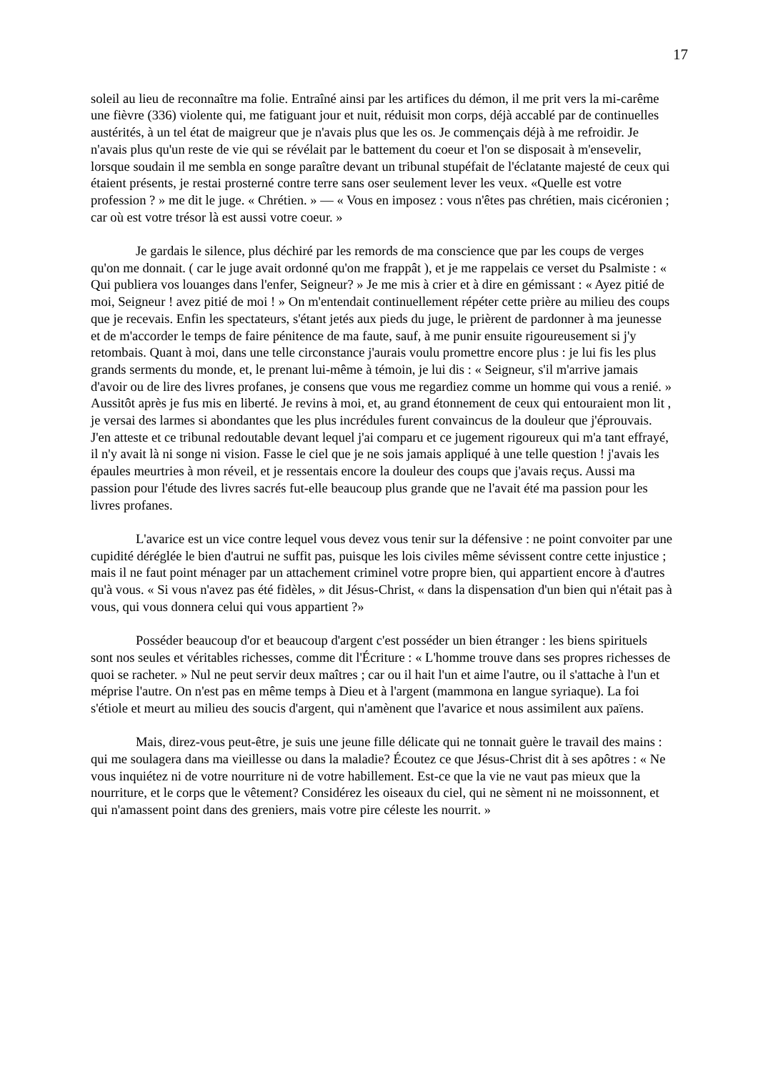17
soleil au lieu de reconnaître ma folie. Entraîné ainsi par les artifices du démon, il me prit vers la mi-carême une fièvre (336) violente qui, me fatiguant jour et nuit, réduisit mon corps, déjà accablé par de continuelles austérités, à un tel état de maigreur que je n'avais plus que les os. Je commençais déjà à me refroidir. Je n'avais plus qu'un reste de vie qui se révélait par le battement du coeur et l'on se disposait à m'ensevelir, lorsque soudain il me sembla en songe paraître devant un tribunal stupéfait de l'éclatante majesté de ceux qui étaient présents, je restai prosterné contre terre sans oser seulement lever les veux. «Quelle est votre profession ? » me dit le juge. « Chrétien. » — « Vous en imposez : vous n'êtes pas chrétien, mais cicéronien ; car où est votre trésor là est aussi votre coeur. »
Je gardais le silence, plus déchiré par les remords de ma conscience que par les coups de verges qu'on me donnait. ( car le juge avait ordonné qu'on me frappât ), et je me rappelais ce verset du Psalmiste : « Qui publiera vos louanges dans l'enfer, Seigneur? » Je me mis à crier et à dire en gémissant : « Ayez pitié de moi, Seigneur ! avez pitié de moi ! » On m'entendait continuellement répéter cette prière au milieu des coups que je recevais. Enfin les spectateurs, s'étant jetés aux pieds du juge, le prièrent de pardonner à ma jeunesse et de m'accorder le temps de faire pénitence de ma faute, sauf, à me punir ensuite rigoureusement si j'y retombais. Quant à moi, dans une telle circonstance j'aurais voulu promettre encore plus : je lui fis les plus grands serments du monde, et, le prenant lui-même à témoin, je lui dis : « Seigneur, s'il m'arrive jamais d'avoir ou de lire des livres profanes, je consens que vous me regardiez comme un homme qui vous a renié. » Aussitôt après je fus mis en liberté. Je revins à moi, et, au grand étonnement de ceux qui entouraient mon lit , je versai des larmes si abondantes que les plus incrédules furent convaincus de la douleur que j'éprouvais. J'en atteste et ce tribunal redoutable devant lequel j'ai comparu et ce jugement rigoureux qui m'a tant effrayé, il n'y avait là ni songe ni vision. Fasse le ciel que je ne sois jamais appliqué à une telle question ! j'avais les épaules meurtries à mon réveil, et je ressentais encore la douleur des coups que j'avais reçus. Aussi ma passion pour l'étude des livres sacrés fut-elle beaucoup plus grande que ne l'avait été ma passion pour les livres profanes.
L'avarice est un vice contre lequel vous devez vous tenir sur la défensive : ne point convoiter par une cupidité déréglée le bien d'autrui ne suffit pas, puisque les lois civiles même sévissent contre cette injustice ; mais il ne faut point ménager par un attachement criminel votre propre bien, qui appartient encore à d'autres qu'à vous. « Si vous n'avez pas été fidèles, » dit Jésus-Christ, « dans la dispensation d'un bien qui n'était pas à vous, qui vous donnera celui qui vous appartient ?»
Posséder beaucoup d'or et beaucoup d'argent c'est posséder un bien étranger : les biens spirituels sont nos seules et véritables richesses, comme dit l'Écriture : « L'homme trouve dans ses propres richesses de quoi se racheter. » Nul ne peut servir deux maîtres ; car ou il hait l'un et aime l'autre, ou il s'attache à l'un et méprise l'autre. On n'est pas en même temps à Dieu et à l'argent (mammona en langue syriaque). La foi s'étiole et meurt au milieu des soucis d'argent, qui n'amènent que l'avarice et nous assimilent aux païens.
Mais, direz-vous peut-être, je suis une jeune fille délicate qui ne tonnait guère le travail des mains : qui me soulagera dans ma vieillesse ou dans la maladie? Écoutez ce que Jésus-Christ dit à ses apôtres : « Ne vous inquiétez ni de votre nourriture ni de votre habillement. Est-ce que la vie ne vaut pas mieux que la nourriture, et le corps que le vêtement? Considérez les oiseaux du ciel, qui ne sèment ni ne moissonnent, et qui n'amassent point dans des greniers, mais votre pire céleste les nourrit. »